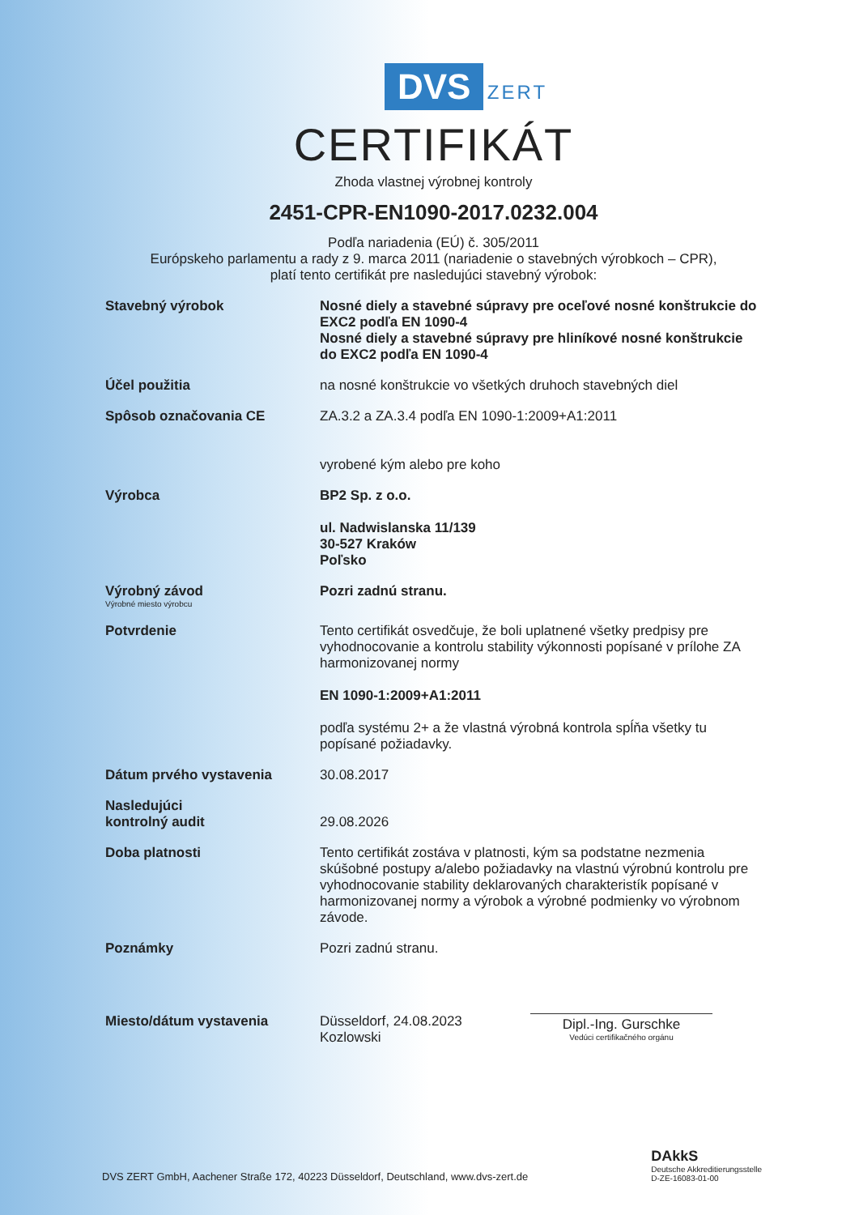DVS ZERT
CERTIFIKÁT
Zhoda vlastnej výrobnej kontroly
2451-CPR-EN1090-2017.0232.004
Podľa nariadenia (EÚ) č. 305/2011
Európskeho parlamentu a rady z 9. marca 2011 (nariadenie o stavebných výrobkoch – CPR),
platí tento certifikát pre nasledujúci stavebný výrobok:
Stavebný výrobok Nosné diely a stavebné súpravy pre oceľové nosné konštrukcie do EXC2 podľa EN 1090-4
Nosné diely a stavebné súpravy pre hliníkové nosné konštrukcie do EXC2 podľa EN 1090-4
Účel použitia na nosné konštrukcie vo všetkých druhoch stavebných diel
Spôsob označovania CE ZA.3.2 a ZA.3.4 podľa EN 1090-1:2009+A1:2011
vyrobené kým alebo pre koho
Výrobca BP2 Sp. z o.o.
ul. Nadwislanska 11/139
30-527 Kraków
Poľsko
Výrobný závod
Výrobné miesto výrobcu
Pozri zadnú stranu.
Potvrdenie Tento certifikát osvedčuje, že boli uplatnené všetky predpisy pre vyhodnocovanie a kontrolu stability výkonnosti popísané v prílohe ZA harmonizovanej normy
EN 1090-1:2009+A1:2011
podľa systému 2+ a že vlastná výrobná kontrola spĺňa všetky tu popísané požiadavky.
Dátum prvého vystavenia 30.08.2017
Nasledujúci
kontrolný audit
29.08.2026
Doba platnosti Tento certifikát zostáva v platnosti, kým sa podstatne nezmenia skúšobné postupy a/alebo požiadavky na vlastnú výrobnú kontrolu pre vyhodnocovanie stability deklarovaných charakteristík popísané v harmonizovanej normy a výrobok a výrobné podmienky vo výrobnom závode.
Poznámky Pozri zadnú stranu.
Miesto/dátum vystavenia Düsseldorf, 24.08.2023
Kozlowski
Dipl.-Ing. Gurschke
Vedúci certifikačného orgánu
DVS ZERT GmbH, Aachener Straße 172, 40223 Düsseldorf, Deutschland, www.dvs-zert.de
DAkkS
Deutsche Akkreditierungsstelle
D-ZE-16083-01-00